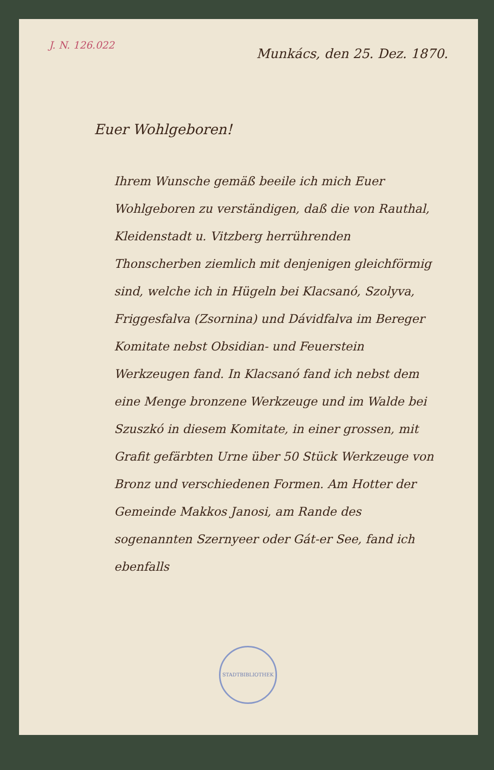J. N. 126.022
Munkács, den 25. Dez. 1870.
Euer Wohlgeboren!
Ihrem Wunsche gemäß beeile ich mich Euer Wohlgeboren zu verständigen, daß die von Rauthal, Kleidenstadt u. Vitzberg herrührenden Thonscherben ziemlich mit denjenigen gleichförmig sind, welche ich in Hügeln bei Klacsanó, Szolyva, Friggesfalva (Zsornina) und Dávidfalva im Bereger Komitate nebst Obsidian- und Feuerstein Werkzeugen fand. In Klacsanó fand ich nebst dem eine Menge bronzene Werkzeuge und im Walde bei Szuszkó in diesem Komitate, in einer grossen, mit Grafit gefärbten Urne über 50 Stück Werkzeuge von Bronz und verschiedenen Formen. Am Hotter der Gemeinde Makkos Janosi, am Rande des sogenannten Szernyeer oder Gát-er See, fand ich ebenfalls
STADTBIBLIOTHEK